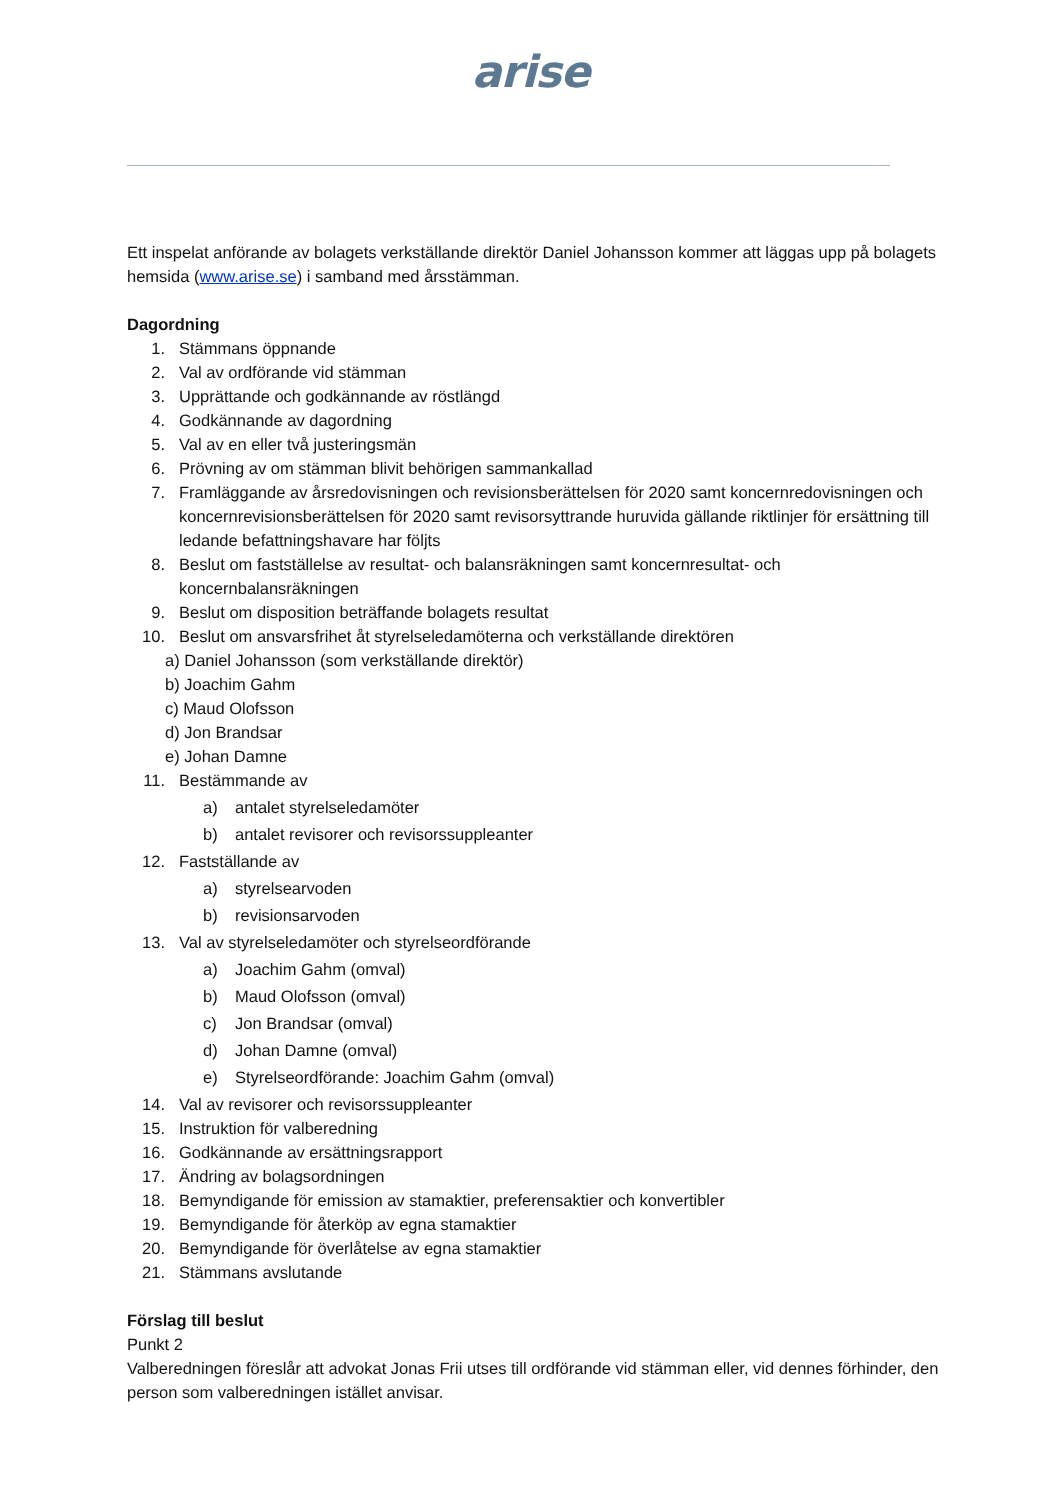arise
Ett inspelat anförande av bolagets verkställande direktör Daniel Johansson kommer att läggas upp på bolagets hemsida (www.arise.se) i samband med årsstämman.
Dagordning
1. Stämmans öppnande
2. Val av ordförande vid stämman
3. Upprättande och godkännande av röstlängd
4. Godkännande av dagordning
5. Val av en eller två justeringsmän
6. Prövning av om stämman blivit behörigen sammankallad
7. Framläggande av årsredovisningen och revisionsberättelsen för 2020 samt koncernredovisningen och koncernrevisionsberättelsen för 2020 samt revisorsyttrande huruvida gällande riktlinjer för ersättning till ledande befattningshavare har följts
8. Beslut om fastställelse av resultat- och balansräkningen samt koncernresultat- och koncernbalansräkningen
9. Beslut om disposition beträffande bolagets resultat
10. Beslut om ansvarsfrihet åt styrelseledamöterna och verkställande direktören
a) Daniel Johansson (som verkställande direktör)
b) Joachim Gahm
c) Maud Olofsson
d) Jon Brandsar
e) Johan Damne
11. Bestämmande av
a) antalet styrelseledamöter
b) antalet revisorer och revisorssuppleanter
12. Fastställande av
a) styrelsearvoden
b) revisionsarvoden
13. Val av styrelseledamöter och styrelseordförande
a) Joachim Gahm (omval)
b) Maud Olofsson (omval)
c) Jon Brandsar (omval)
d) Johan Damne (omval)
e) Styrelseordförande: Joachim Gahm (omval)
14. Val av revisorer och revisorssuppleanter
15. Instruktion för valberedning
16. Godkännande av ersättningsrapport
17. Ändring av bolagsordningen
18. Bemyndigande för emission av stamaktier, preferensaktier och konvertibler
19. Bemyndigande för återköp av egna stamaktier
20. Bemyndigande för överlåtelse av egna stamaktier
21. Stämmans avslutande
Förslag till beslut
Punkt 2
Valberedningen föreslår att advokat Jonas Frii utses till ordförande vid stämman eller, vid dennes förhinder, den person som valberedningen istället anvisar.